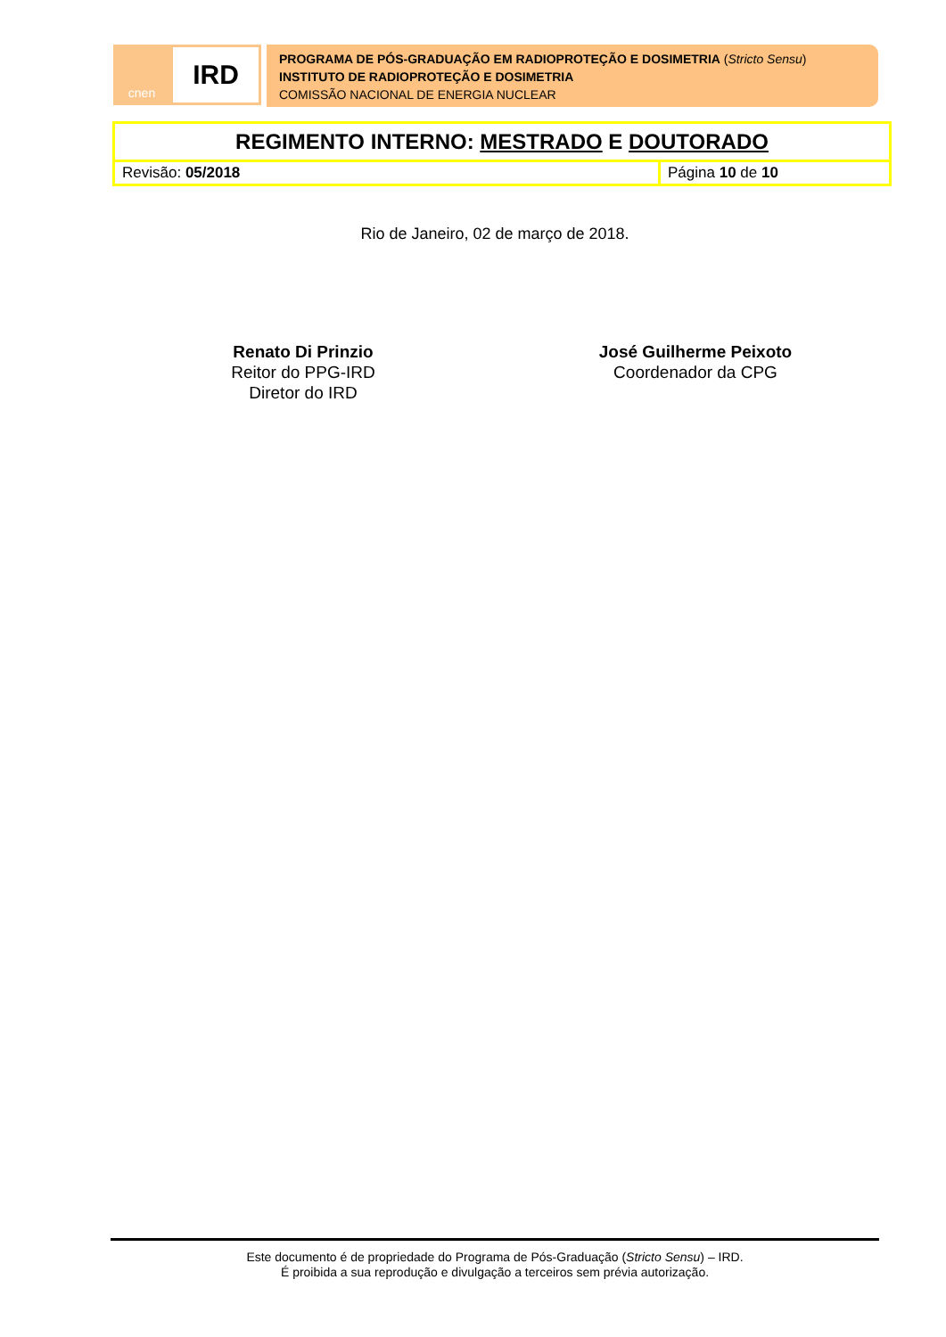cnen
IRD
PROGRAMA DE PÓS-GRADUAÇÃO EM RADIOPROTEÇÃO E DOSIMETRIA (Stricto Sensu)
INSTITUTO DE RADIOPROTEÇÃO E DOSIMETRIA
COMISSÃO NACIONAL DE ENERGIA NUCLEAR
| REGIMENTO INTERNO: MESTRADO E DOUTORADO | |
| Revisão: 05/2018 | Página 10 de 10 |
Rio de Janeiro, 02 de março de 2018.
Renato Di Prinzio
Reitor do PPG-IRD
Diretor do IRD
José Guilherme Peixoto
Coordenador da CPG
Este documento é de propriedade do Programa de Pós-Graduação (Stricto Sensu) – IRD.
É proibida a sua reprodução e divulgação a terceiros sem prévia autorização.